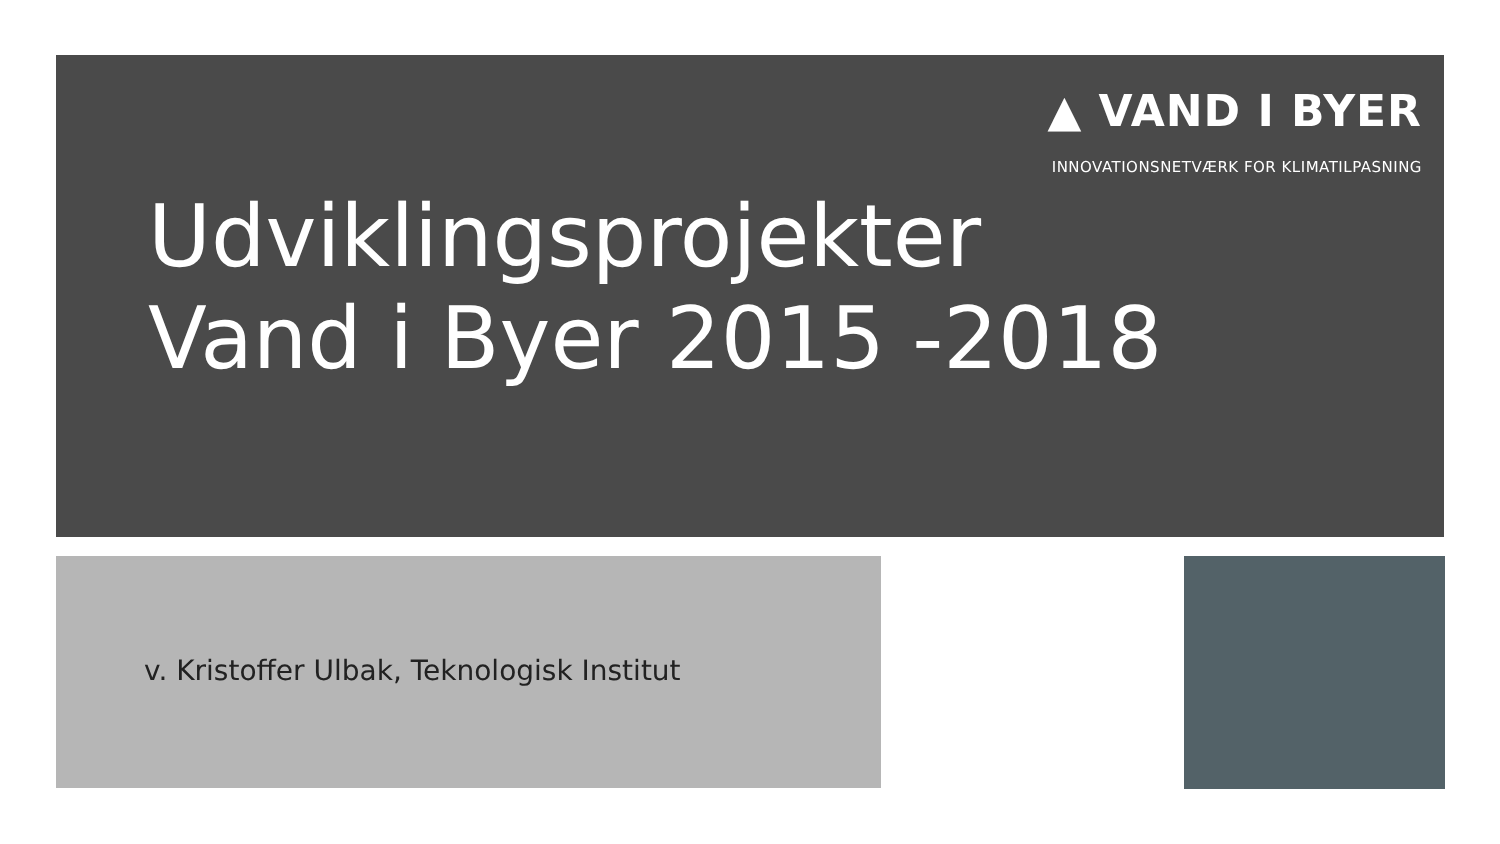▲ VAND I BYER
INNOVATIONSNETVÆRK FOR KLIMATILPASNING
Udviklingsprojekter
Vand i Byer 2015 -2018
v. Kristoffer Ulbak, Teknologisk Institut